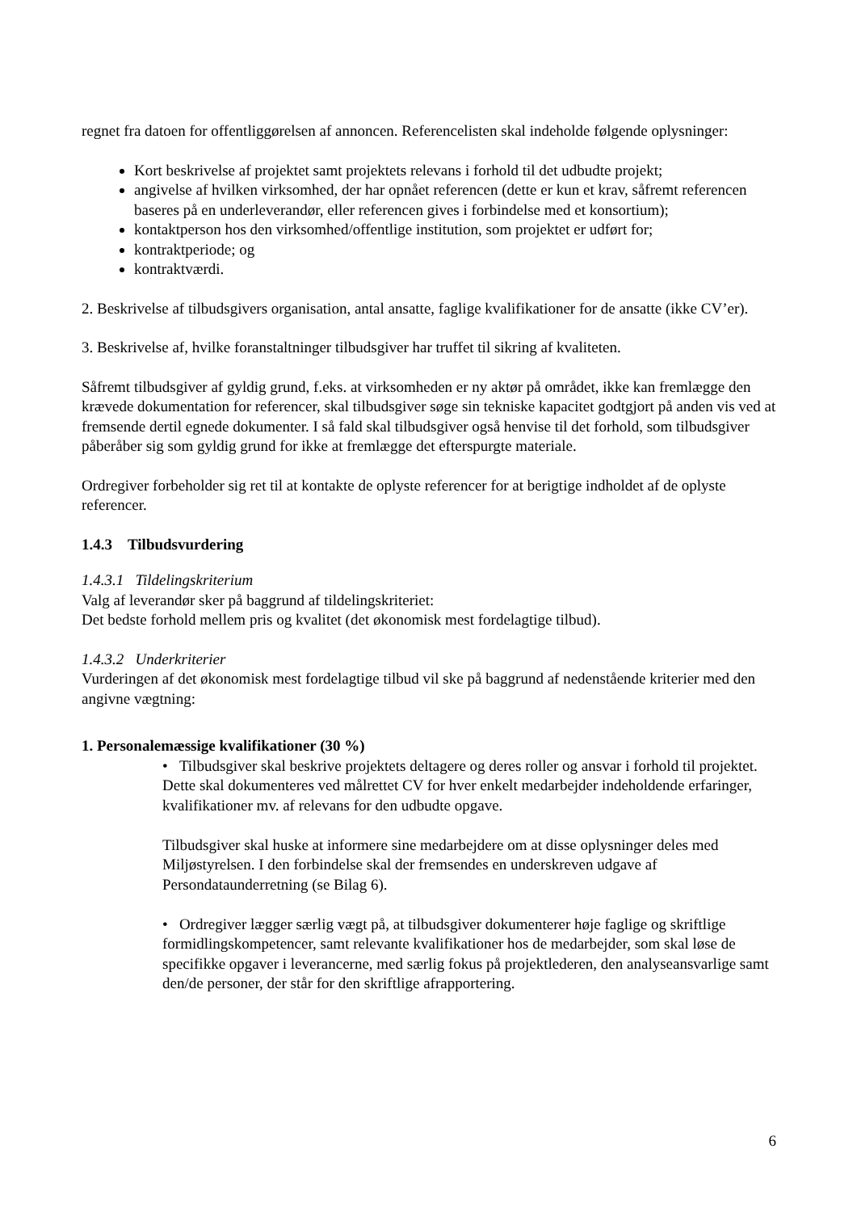regnet fra datoen for offentliggørelsen af annoncen. Referencelisten skal indeholde følgende oplysninger:
Kort beskrivelse af projektet samt projektets relevans i forhold til det udbudte projekt;
angivelse af hvilken virksomhed, der har opnået referencen (dette er kun et krav, såfremt referencen baseres på en underleverandør, eller referencen gives i forbindelse med et konsortium);
kontaktperson hos den virksomhed/offentlige institution, som projektet er udført for;
kontraktperiode; og
kontraktværdi.
2. Beskrivelse af tilbudsgivers organisation, antal ansatte, faglige kvalifikationer for de ansatte (ikke CV’er).
3. Beskrivelse af, hvilke foranstaltninger tilbudsgiver har truffet til sikring af kvaliteten.
Såfremt tilbudsgiver af gyldig grund, f.eks. at virksomheden er ny aktør på området, ikke kan fremlægge den krævede dokumentation for referencer, skal tilbudsgiver søge sin tekniske kapacitet godtgjort på anden vis ved at fremsende dertil egnede dokumenter. I så fald skal tilbudsgiver også henvise til det forhold, som tilbudsgiver påberåber sig som gyldig grund for ikke at fremlægge det efterspurgte materiale.
Ordregiver forbeholder sig ret til at kontakte de oplyste referencer for at berigtige indholdet af de oplyste referencer.
1.4.3 Tilbudsvurdering
1.4.3.1 Tildelingskriterium
Valg af leverandør sker på baggrund af tildelingskriteriet:
Det bedste forhold mellem pris og kvalitet (det økonomisk mest fordelagtige tilbud).
1.4.3.2 Underkriterier
Vurderingen af det økonomisk mest fordelagtige tilbud vil ske på baggrund af nedenstående kriterier med den angivne vægtning:
1. Personalemæssige kvalifikationer (30 %)
• Tilbudsgiver skal beskrive projektets deltagere og deres roller og ansvar i forhold til projektet. Dette skal dokumenteres ved målrettet CV for hver enkelt medarbejder indeholdende erfaringer, kvalifikationer mv. af relevans for den udbudte opgave.
Tilbudsgiver skal huske at informere sine medarbejdere om at disse oplysninger deles med Miljøstyrelsen. I den forbindelse skal der fremsendes en underskreven udgave af Persondataunderretning (se Bilag 6).
• Ordregiver lægger særlig vægt på, at tilbudsgiver dokumenterer høje faglige og skriftlige formidlingskompetencer, samt relevante kvalifikationer hos de medarbejder, som skal løse de specifikke opgaver i leverancerne, med særlig fokus på projektlederen, den analyseansvarlige samt den/de personer, der står for den skriftlige afrapportering.
6